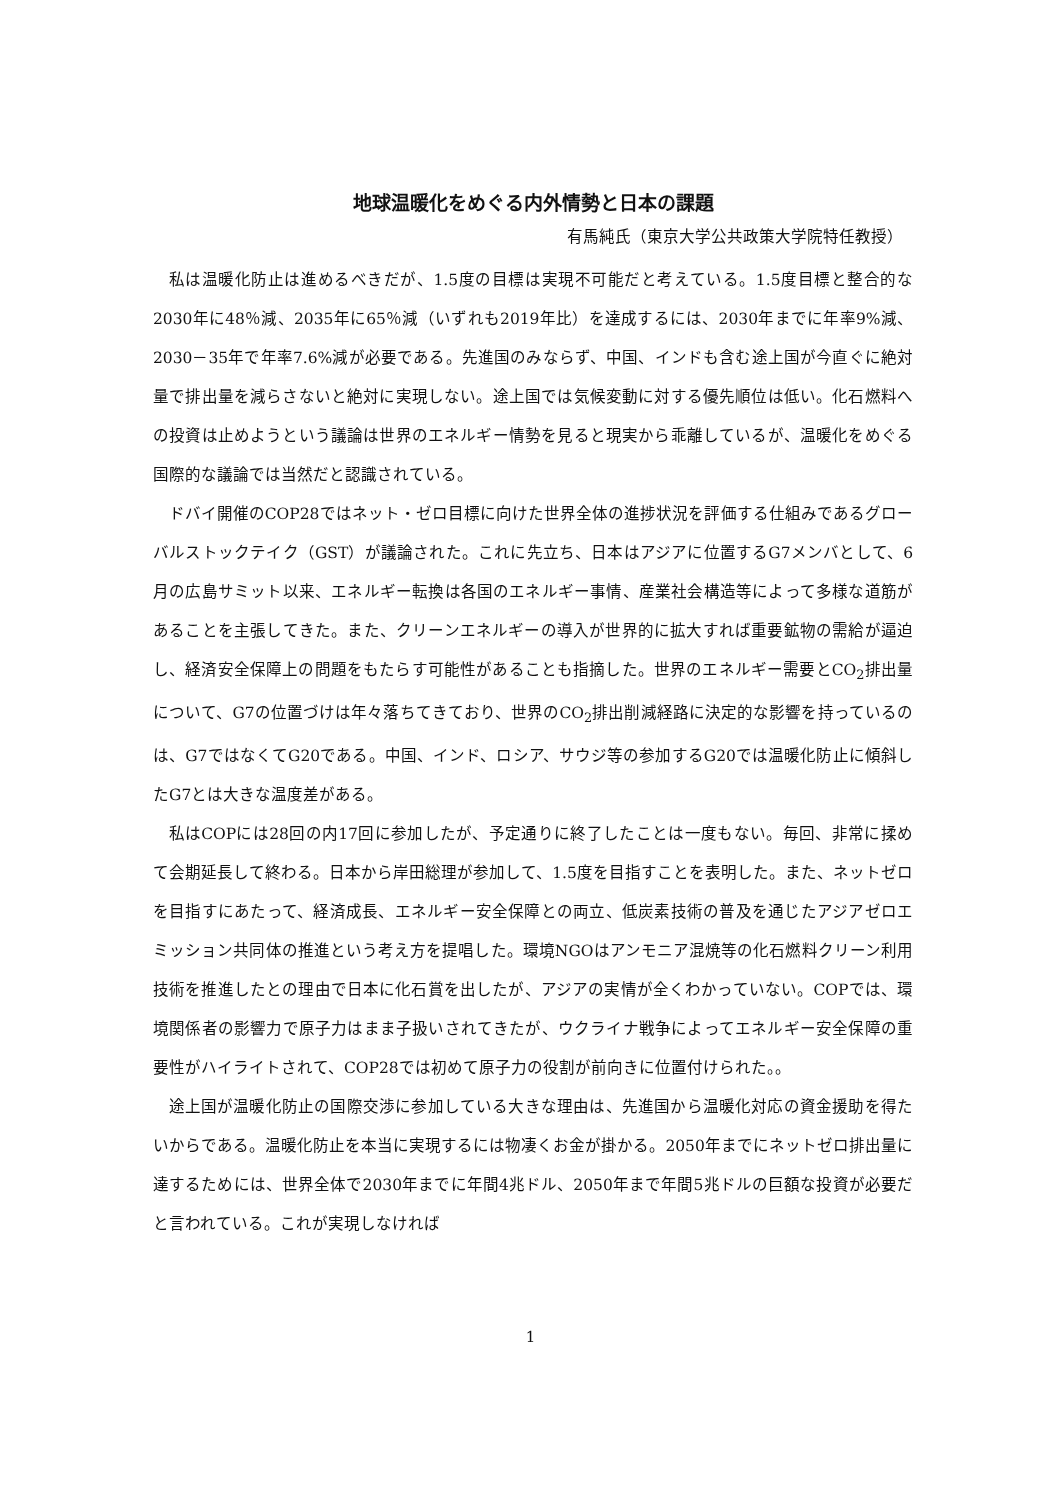地球温暖化をめぐる内外情勢と日本の課題
有馬純氏（東京大学公共政策大学院特任教授）
私は温暖化防止は進めるべきだが、1.5度の目標は実現不可能だと考えている。1.5度目標と整合的な2030年に48％減、2035年に65％減（いずれも2019年比）を達成するには、2030年までに年率9%減、2030－35年で年率7.6%減が必要である。先進国のみならず、中国、インドも含む途上国が今直ぐに絶対量で排出量を減らさないと絶対に実現しない。途上国では気候変動に対する優先順位は低い。化石燃料への投資は止めようという議論は世界のエネルギー情勢を見ると現実から乖離しているが、温暖化をめぐる国際的な議論では当然だと認識されている。
ドバイ開催のCOP28ではネット・ゼロ目標に向けた世界全体の進捗状況を評価する仕組みであるグローバルストックテイク（GST）が議論された。これに先立ち、日本はアジアに位置するG7メンバとして、6月の広島サミット以来、エネルギー転換は各国のエネルギー事情、産業社会構造等によって多様な道筋があることを主張してきた。また、クリーンエネルギーの導入が世界的に拡大すれば重要鉱物の需給が逼迫し、経済安全保障上の問題をもたらす可能性があることも指摘した。世界のエネルギー需要とCO<sub>2</sub>排出量について、G7の位置づけは年々落ちてきており、世界のCO<sub>2</sub>排出削減経路に決定的な影響を持っているのは、G7ではなくてG20である。中国、インド、ロシア、サウジ等の参加するG20では温暖化防止に傾斜したG7とは大きな温度差がある。
私はCOPには28回の内17回に参加したが、予定通りに終了したことは一度もない。毎回、非常に揉めて会期延長して終わる。日本から岸田総理が参加して、1.5度を目指すことを表明した。また、ネットゼロを目指すにあたって、経済成長、エネルギー安全保障との両立、低炭素技術の普及を通じたアジアゼロエミッション共同体の推進という考え方を提唱した。環境NGOはアンモニア混焼等の化石燃料クリーン利用技術を推進したとの理由で日本に化石賞を出したが、アジアの実情が全くわかっていない。COPでは、環境関係者の影響力で原子力はまま子扱いされてきたが、ウクライナ戦争によってエネルギー安全保障の重要性がハイライトされて、COP28では初めて原子力の役割が前向きに位置付けられた。。
途上国が温暖化防止の国際交渉に参加している大きな理由は、先進国から温暖化対応の資金援助を得たいからである。温暖化防止を本当に実現するには物凄くお金が掛かる。2050年までにネットゼロ排出量に達するためには、世界全体で2030年までに年間4兆ドル、2050年まで年間5兆ドルの巨額な投資が必要だと言われている。これが実現しなければ
1